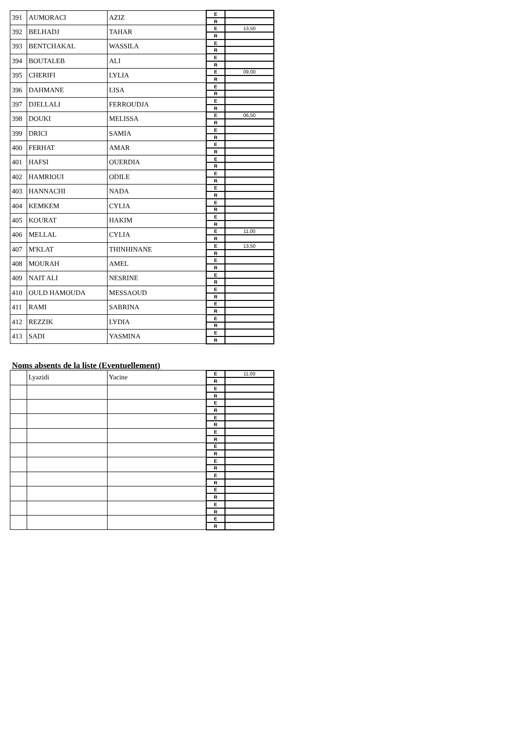| 391 | AUMORACI | AZIZ | E | |
| | | | R | |
| 392 | BELHADJ | TAHAR | E | 13,50 |
| | | | R | |
| 393 | BENTCHAKAL | WASSILA | E | |
| | | | R | |
| 394 | BOUTALEB | ALI | E | |
| | | | R | |
| 395 | CHERIFI | LYLIA | E | 09,00 |
| | | | R | |
| 396 | DAHMANE | LISA | E | |
| | | | R | |
| 397 | DJELLALI | FERROUDJA | E | |
| | | | R | |
| 398 | DOUKI | MELISSA | E | 06,50 |
| | | | R | |
| 399 | DRICI | SAMIA | E | |
| | | | R | |
| 400 | FERHAT | AMAR | E | |
| | | | R | |
| 401 | HAFSI | OUERDIA | E | |
| | | | R | |
| 402 | HAMRIOUI | ODILE | E | |
| | | | R | |
| 403 | HANNACHI | NADA | E | |
| | | | R | |
| 404 | KEMKEM | CYLIA | E | |
| | | | R | |
| 405 | KOURAT | HAKIM | E | |
| | | | R | |
| 406 | MELLAL | CYLIA | E | 11,00 |
| | | | R | |
| 407 | M'KLAT | THINHINANE | E | 13,50 |
| | | | R | |
| 408 | MOURAH | AMEL | E | |
| | | | R | |
| 409 | NAIT ALI | NESRINE | E | |
| | | | R | |
| 410 | OULD HAMOUDA | MESSAOUD | E | |
| | | | R | |
| 411 | RAMI | SABRINA | E | |
| | | | R | |
| 412 | REZZIK | LYDIA | E | |
| | | | R | |
| 413 | SADI | YASMINA | E | |
| | | | R | |
Noms absents de la liste (Eventuellement)
| | Lyazidi | Yacine | E | 11,00 |
| | | | R | |
| | | | E | |
| | | | R | |
| | | | E | |
| | | | R | |
| | | | E | |
| | | | R | |
| | | | E | |
| | | | R | |
| | | | E | |
| | | | R | |
| | | | E | |
| | | | R | |
| | | | E | |
| | | | R | |
| | | | E | |
| | | | R | |
| | | | E | |
| | | | R | |
| | | | E | |
| | | | R | |